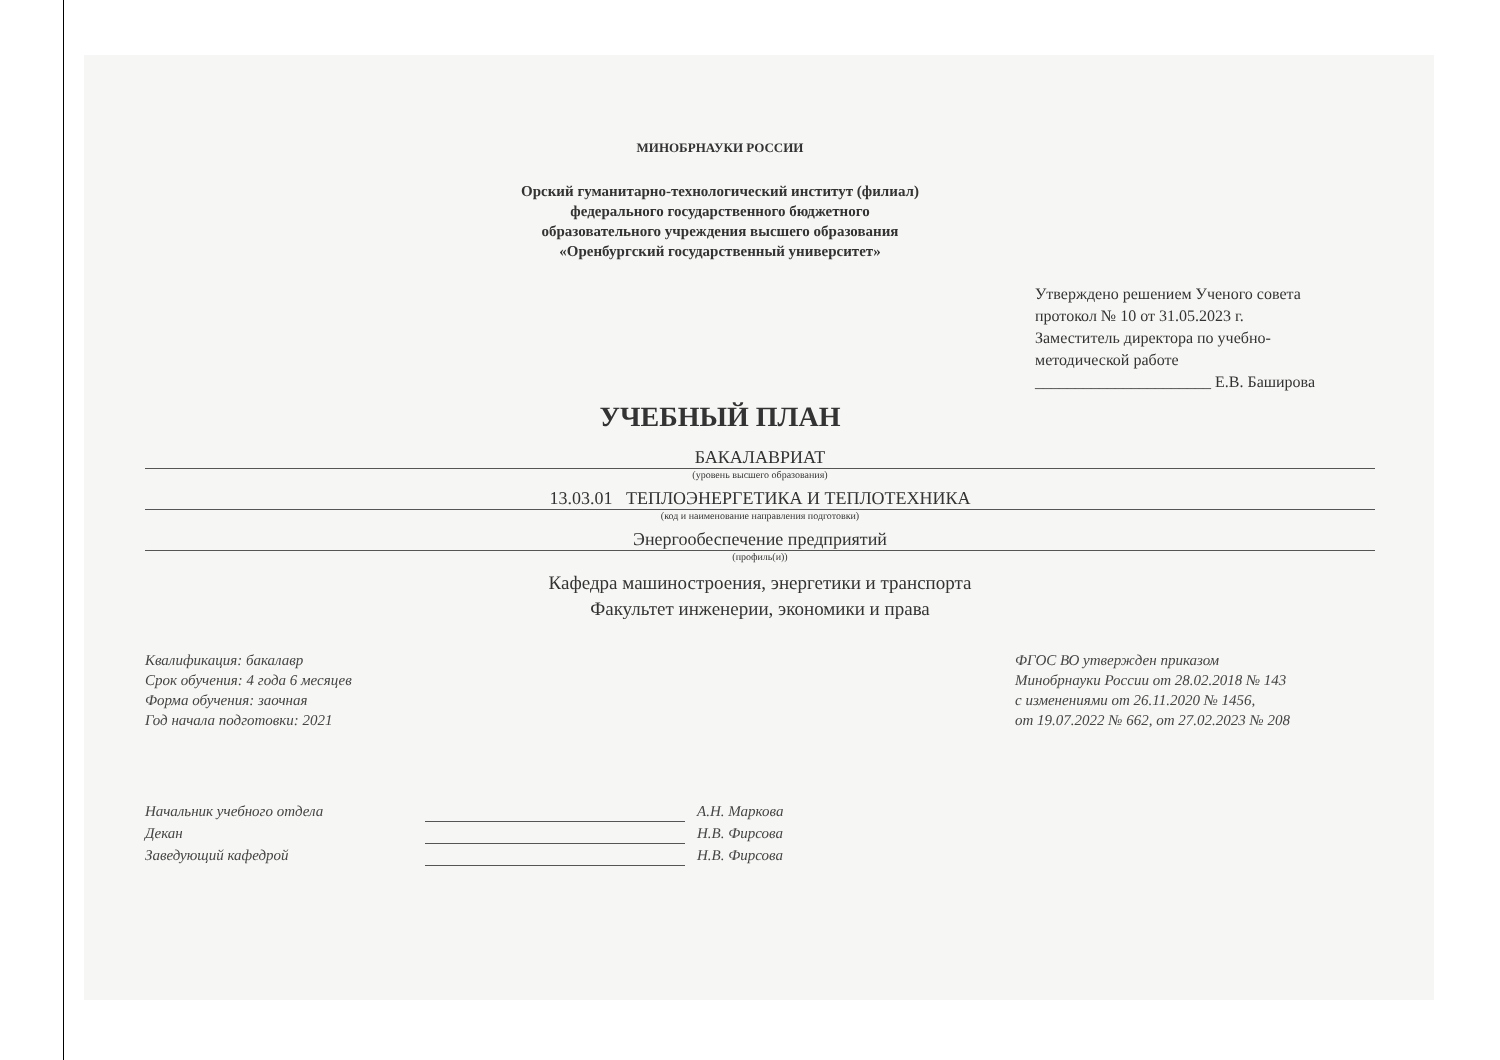МИНОБРНАУКИ РОССИИ
Орский гуманитарно-технологический институт (филиал)
федерального государственного бюджетного
образовательного учреждения высшего образования
«Оренбургский государственный университет»
Утверждено решением Ученого совета
протокол № 10 от 31.05.2023 г.
Заместитель директора по учебно-
методической работе
______________________ Е.В. Баширова
УЧЕБНЫЙ ПЛАН
БАКАЛАВРИАТ
(уровень высшего образования)
13.03.01 ТЕПЛОЭНЕРГЕТИКА И ТЕПЛОТЕХНИКА
(код и наименование направления подготовки)
Энергообеспечение предприятий
(профиль(и))
Кафедра машиностроения, энергетики и транспорта
Факультет инженерии, экономики и права
Квалификация: бакалавр
Срок обучения: 4 года 6 месяцев
Форма обучения: заочная
Год начала подготовки: 2021
ФГОС ВО утвержден приказом
Минобрнауки России от 28.02.2018 № 143
с изменениями от 26.11.2020 № 1456,
от 19.07.2022 № 662, от 27.02.2023 № 208
Начальник учебного отдела
Декан
Заведующий кафедрой
А.Н. Маркова
Н.В. Фирсова
Н.В. Фирсова